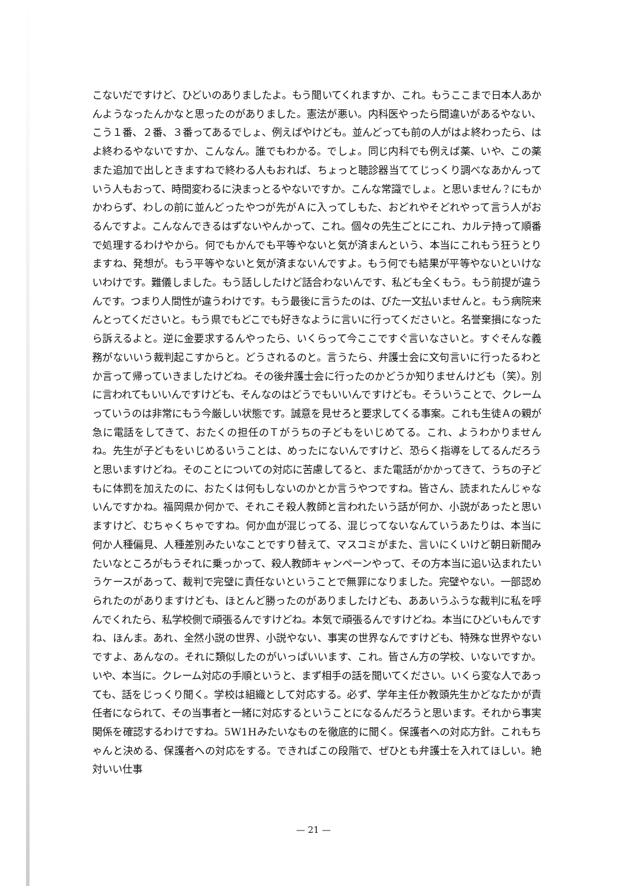こないだですけど、ひどいのありましたよ。もう聞いてくれますか、これ。もうここまで日本人あかんようなったんかなと思ったのがありました。憲法が悪い。内科医やったら間違いがあるやない、こう１番、２番、３番ってあるでしょ、例えばやけども。並んどっても前の人がはよ終わったら、はよ終わるやないですか、こんなん。誰でもわかる。でしょ。同じ内科でも例えば薬、いや、この薬また追加で出しときますねで終わる人もおれば、ちょっと聴診器当ててじっくり調べなあかんっていう人もおって、時間変わるに決まっとるやないですか。こんな常識でしょ。と思いません？にもかかわらず、わしの前に並んどったやつが先がＡに入ってしもた、おどれやそどれやって言う人がおるんですよ。こんなんできるはずないやんかって、これ。個々の先生ごとにこれ、カルテ持って順番で処理するわけやから。何でもかんでも平等やないと気が済まんという、本当にこれもう狂うとりますね、発想が。もう平等やないと気が済まないんですよ。もう何でも結果が平等やないといけないわけです。難儀しました。もう話ししたけど話合わないんです、私ども全くもう。もう前提が違うんです。つまり人間性が違うわけです。もう最後に言うたのは、びた一文払いませんと。もう病院来んとってくださいと。もう県でもどこでも好きなように言いに行ってくださいと。名誉棄損になったら訴えるよと。逆に金要求するんやったら、いくらって今ここですぐ言いなさいと。すぐそんな義務がないいう裁判起こすからと。どうされるのと。言うたら、弁護士会に文句言いに行ったるわとか言って帰っていきましたけどね。その後弁護士会に行ったのかどうか知りませんけども（笑）。別に言われてもいいんですけども、そんなのはどうでもいいんですけども。そういうことで、クレームっていうのは非常にもう今厳しい状態です。誠意を見せろと要求してくる事案。これも生徒Ａの親が急に電話をしてきて、おたくの担任のＴがうちの子どもをいじめてる。これ、ようわかりませんね。先生が子どもをいじめるいうことは、めったにないんですけど、恐らく指導をしてるんだろうと思いますけどね。そのことについての対応に苦慮してると、また電話がかかってきて、うちの子どもに体罰を加えたのに、おたくは何もしないのかとか言うやつですね。皆さん、読まれたんじゃないんですかね。福岡県か何かで、それこそ殺人教師と言われたいう話が何か、小説があったと思いますけど、むちゃくちゃですね。何か血が混じってる、混じってないなんていうあたりは、本当に何か人種偏見、人種差別みたいなことですり替えて、マスコミがまた、言いにくいけど朝日新聞みたいなところがもうそれに乗っかって、殺人教師キャンペーンやって、その方本当に追い込まれたいうケースがあって、裁判で完璧に責任ないということで無罪になりました。完璧やない。一部認められたのがありますけども、ほとんど勝ったのがありましたけども、ああいうふうな裁判に私を呼んでくれたら、私学校側で頑張るんですけどね。本気で頑張るんですけどね。本当にひどいもんですね、ほんま。あれ、全然小説の世界、小説やない、事実の世界なんですけども、特殊な世界やないですよ、あんなの。それに類似したのがいっぱいいます、これ。皆さん方の学校、いないですか。いや、本当に。クレーム対応の手順というと、まず相手の話を聞いてください。いくら変な人であっても、話をじっくり聞く。学校は組織として対応する。必ず、学年主任か教頭先生かどなたかが責任者になられて、その当事者と一緒に対応するということになるんだろうと思います。それから事実関係を確認するわけですね。5W1Hみたいなものを徹底的に聞く。保護者への対応方針。これもちゃんと決める、保護者への対応をする。できればこの段階で、ぜひとも弁護士を入れてほしい。絶対いい仕事
— 21 —